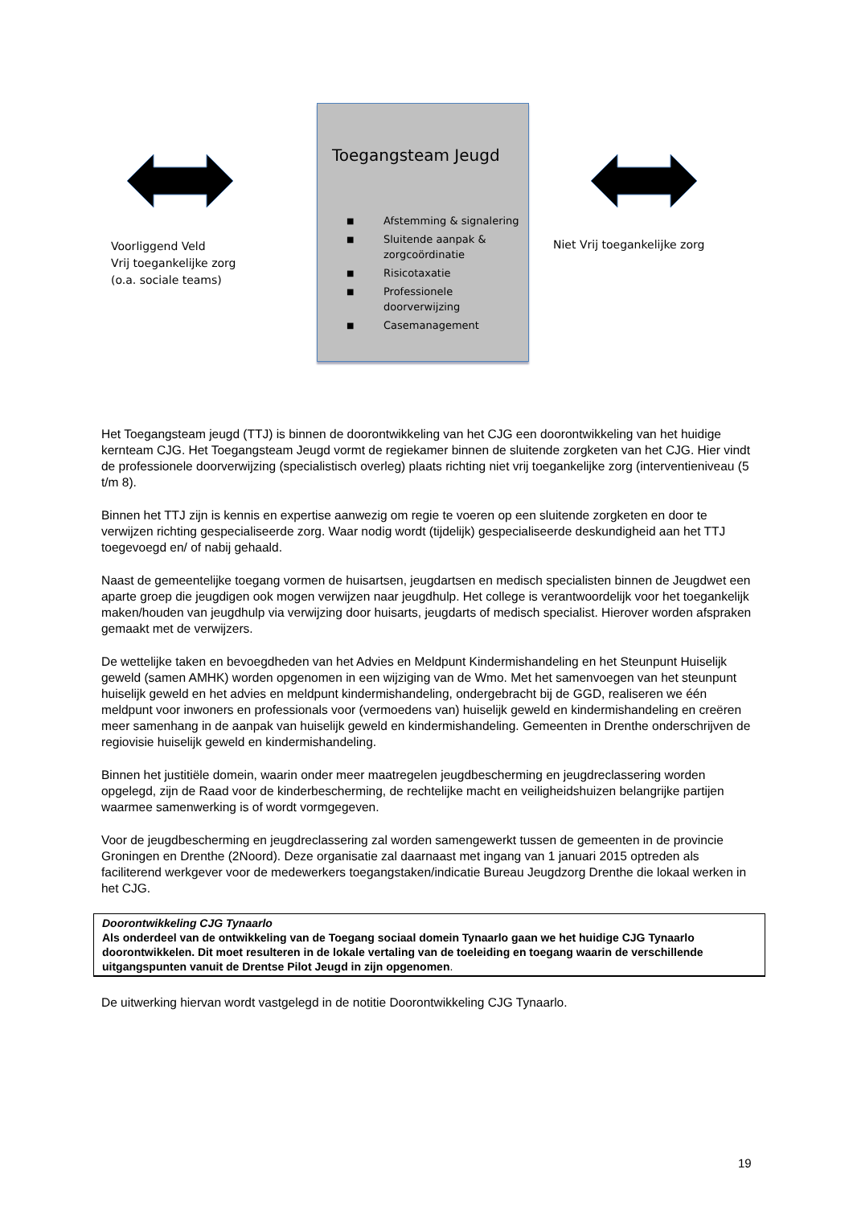Toegangsteam Jeugd
■ Afstemming & signalering
■ Sluitende aanpak &
zorgcoördinatie
■ Risicotaxatie
■ Professionele
doorverwijzing
■ Casemanagement
Voorliggend Veld
Vrij toegankelijke zorg
(o.a. sociale teams)
Niet Vrij toegankelijke zorg
Het Toegangsteam jeugd (TTJ) is binnen de doorontwikkeling van het CJG een doorontwikkeling van het huidige kernteam CJG. Het Toegangsteam Jeugd vormt de regiekamer binnen de sluitende zorgketen van het CJG. Hier vindt de professionele doorverwijzing (specialistisch overleg) plaats richting niet vrij toegankelijke zorg (interventieniveau (5 t/m 8).
Binnen het TTJ zijn is kennis en expertise aanwezig om regie te voeren op een sluitende zorgketen en door te verwijzen richting gespecialiseerde zorg. Waar nodig wordt (tijdelijk) gespecialiseerde deskundigheid aan het TTJ toegevoegd en/ of nabij gehaald.
Naast de gemeentelijke toegang vormen de huisartsen, jeugdartsen en medisch specialisten binnen de Jeugdwet een aparte groep die jeugdigen ook mogen verwijzen naar jeugdhulp. Het college is verantwoordelijk voor het toegankelijk maken/houden van jeugdhulp via verwijzing door huisarts, jeugdarts of medisch specialist. Hierover worden afspraken gemaakt met de verwijzers.
De wettelijke taken en bevoegdheden van het Advies en Meldpunt Kindermishandeling en het Steunpunt Huiselijk geweld (samen AMHK) worden opgenomen in een wijziging van de Wmo. Met het samenvoegen van het steunpunt huiselijk geweld en het advies en meldpunt kindermishandeling, ondergebracht bij de GGD, realiseren we één meldpunt voor inwoners en professionals voor (vermoedens van) huiselijk geweld en kindermishandeling en creëren meer samenhang in de aanpak van huiselijk geweld en kindermishandeling. Gemeenten in Drenthe onderschrijven de regiovisie huiselijk geweld en kindermishandeling.
Binnen het justitiële domein, waarin onder meer maatregelen jeugdbescherming en jeugdreclassering worden opgelegd, zijn de Raad voor de kinderbescherming, de rechtelijke macht en veiligheidshuizen belangrijke partijen waarmee samenwerking is of wordt vormgegeven.
Voor de jeugdbescherming en jeugdreclassering zal worden samengewerkt tussen de gemeenten in de provincie Groningen en Drenthe (2Noord). Deze organisatie zal daarnaast met ingang van 1 januari 2015 optreden als faciliterend werkgever voor de medewerkers toegangstaken/indicatie Bureau Jeugdzorg Drenthe die lokaal werken in het CJG.
Doorontwikkeling CJG Tynaarlo
Als onderdeel van de ontwikkeling van de Toegang sociaal domein Tynaarlo gaan we het huidige CJG Tynaarlo doorontwikkelen. Dit moet resulteren in de lokale vertaling van de toeleiding en toegang waarin de verschillende uitgangspunten vanuit de Drentse Pilot Jeugd in zijn opgenomen.
De uitwerking hiervan wordt vastgelegd in de notitie Doorontwikkeling CJG Tynaarlo.
19